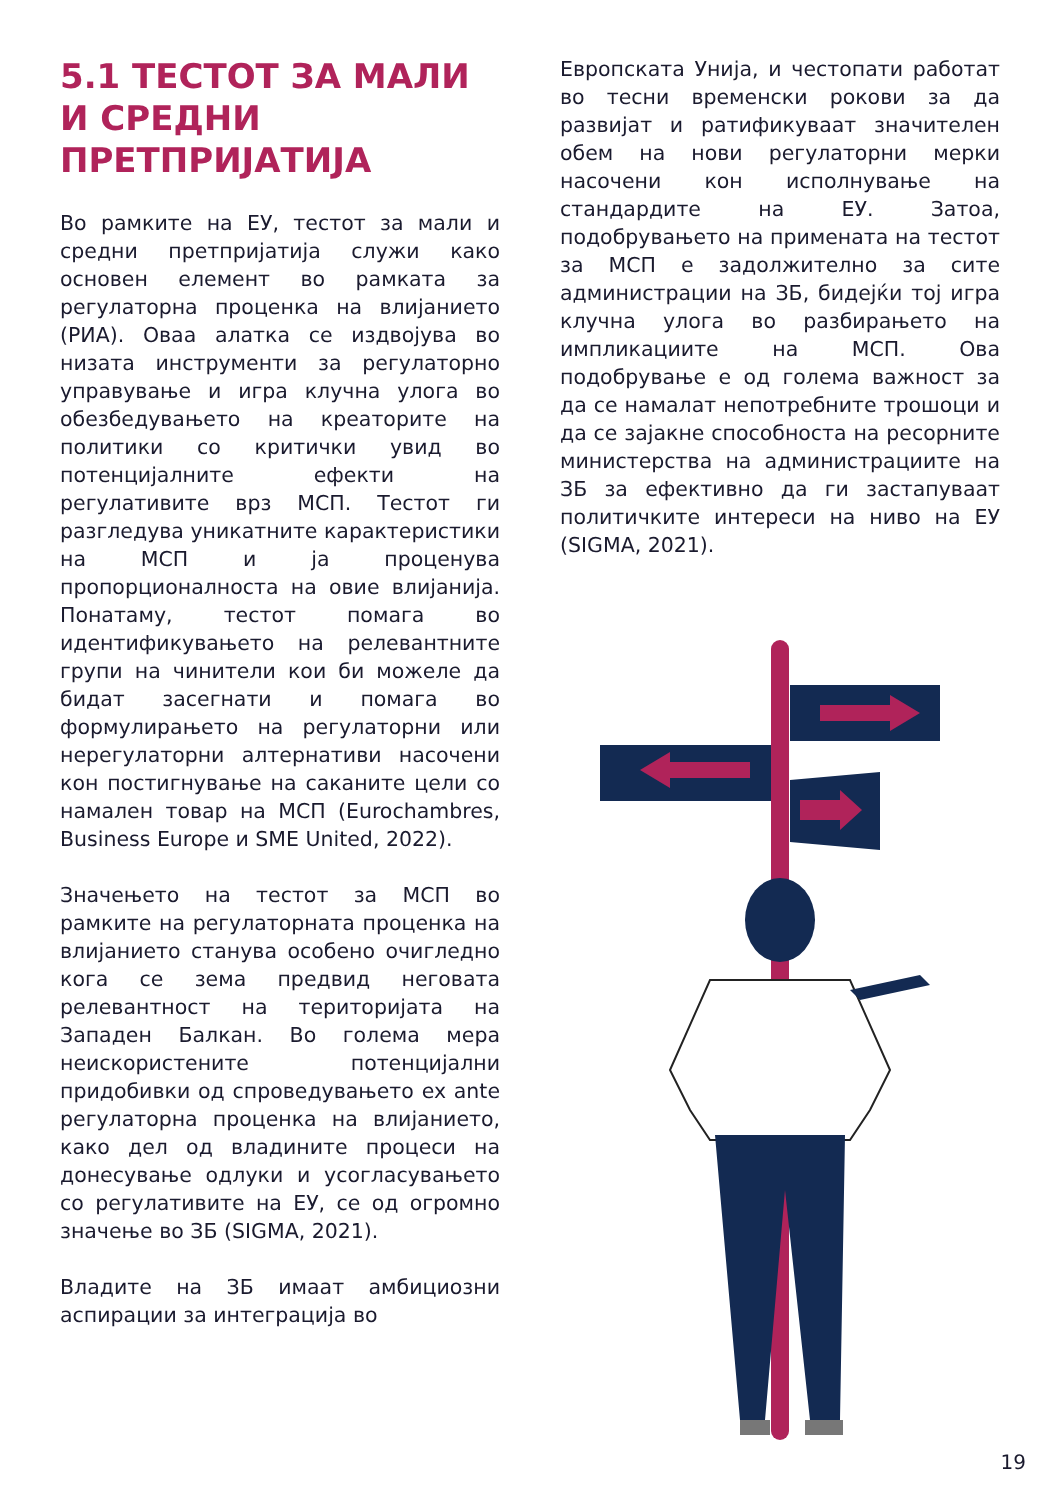5.1 ТЕСТОТ ЗА МАЛИ И СРЕДНИ ПРЕТПРИЈАТИЈА
Во рамките на ЕУ, тестот за мали и средни претпријатија служи како основен елемент во рамката за регулаторна проценка на влијанието (РИА). Оваа алатка се издвојува во низата инструменти за регулаторно управување и игра клучна улога во обезбедувањето на креаторите на политики со критички увид во потенцијалните ефекти на регулативите врз МСП. Тестот ги разгледува уникатните карактеристики на МСП и ја проценува пропорционалноста на овие влијанија. Понатаму, тестот помага во идентификувањето на релевантните групи на чинители кои би можеле да бидат засегнати и помага во формулирањето на регулаторни или нерегулаторни алтернативи насочени кон постигнување на саканите цели со намален товар на МСП (Eurochambres, Business Europe и SME United, 2022).
Значењето на тестот за МСП во рамките на регулаторната проценка на влијанието станува особено очигледно кога се зема предвид неговата релевантност на територијата на Западен Балкан. Во голема мера неискористените потенцијални придобивки од спроведувањето ex ante регулаторна проценка на влијанието, како дел од владините процеси на донесување одлуки и усогласувањето со регулативите на ЕУ, се од огромно значење во ЗБ (SIGMA, 2021).
Владите на ЗБ имаат амбициозни аспирации за интеграција во
Европската Унија, и честопати работат во тесни временски рокови за да развијат и ратификуваат значителен обем на нови регулаторни мерки насочени кон исполнување на стандардите на ЕУ. Затоа, подобрувањето на примената на тестот за МСП е задолжително за сите администрации на ЗБ, бидејќи тој игра клучна улога во разбирањето на импликациите на МСП. Ова подобрување е од голема важност за да се намалат непотребните трошоци и да се зајакне способноста на ресорните министерства на администрациите на ЗБ за ефективно да ги застапуваат политичките интереси на ниво на ЕУ (SIGMA, 2021).
19